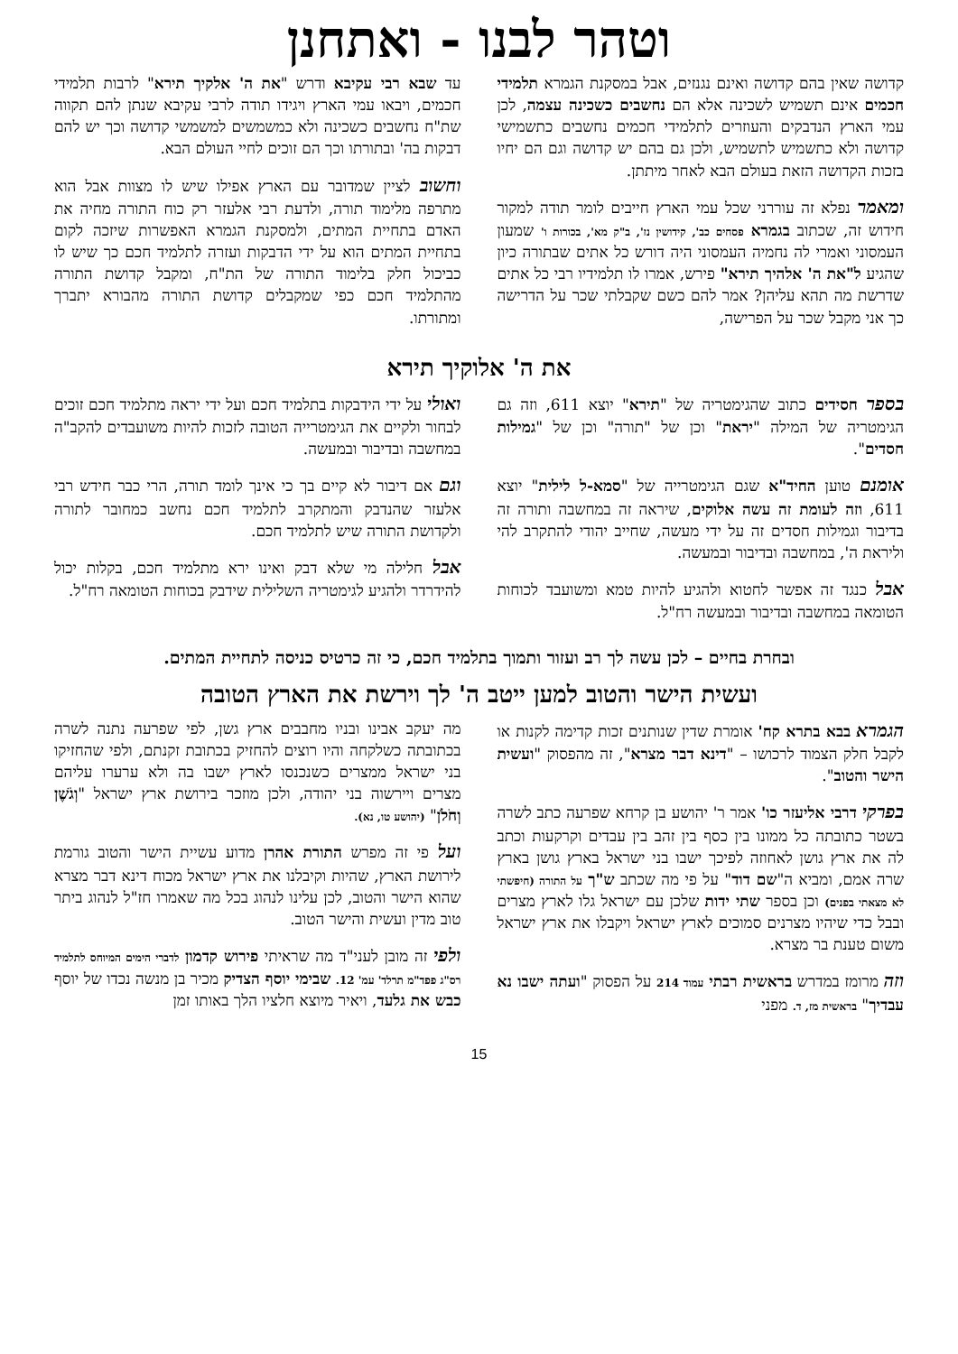וטהר לבנו - ואתחנן
קדושה שאין בהם קדושה ואינם נגנזים, אבל במסקנת הגמרא תלמידי חכמים אינם תשמיש לשכינה אלא הם נחשבים כשכינה עצמה, לכן עמי הארץ הנדבקים והעוזרים לתלמידי חכמים נחשבים כתשמישי קדושה ולא כתשמיש לתשמיש, ולכן גם בהם יש קדושה וגם הם יחיו בזכות הקדושה הזאת בעולם הבא לאחר מיתתן.
ומאמר נפלא זה עוררני שכל עמי הארץ חייבים לומר תודה למקור חידוש זה, שכתוב בגמרא פסחים כב', קידושין נז', ב"ק מא', בכורות ו' שמעון העמסוני ואמרי לה נחמיה העמסוני היה דורש כל אתים שבתורה כיון שהגיע ל"את ה' אלהיך תירא" פירש, אמרו לו תלמידיו רבי כל אתים שדרשת מה תהא עליהן? אמר להם כשם שקבלתי שכר על הדרישה כך אני מקבל שכר על הפרישה,
עד שבא רבי עקיבא ודרש "את ה' אלקיך תירא" לרבות תלמידי חכמים, ויבאו עמי הארץ ויגידו תודה לרבי עקיבא שנתן להם תקווה שת"ח נחשבים כשכינה ולא כמשמשים למשמשי קדושה וכך יש להם דבקות בה' ובתורתו וכך הם זוכים לחיי העולם הבא.
וחשוב לציין שמדובר עם הארץ אפילו שיש לו מצוות אבל הוא מתרפה מלימוד תורה, ולדעת רבי אלעזר רק כוח התורה מחיה את האדם בתחיית המתים, ולמסקנת הגמרא האפשרות שיזכה לקום בתחיית המתים הוא על ידי הדבקות ועזרה לתלמיד חכם כך שיש לו כביכול חלק בלימוד התורה של הת"ח, ומקבל קדושת התורה מהתלמיד חכם כפי שמקבלים קדושת התורה מהבורא יתברך ומתורתו.
את ה' אלוקיך תירא
בספר חסידים כתוב שהגימטריה של "תירא" יוצא 611, וזה גם הגימטריה של המילה "יראת" וכן של "תורה" וכן של "גמילות חסדים".
אומנם טוען החיד"א שגם הגימטרייה של "סמא-ל לילית" יוצא 611, וזה לעומת זה עשה אלוקים, שיראה זה במחשבה ותורה זה בדיבור וגמילות חסדים זה על ידי מעשה, שחייב יהודי להתקרב להי וליראת ה', במחשבה ובדיבור ובמעשה.
אבל כנגד זה אפשר לחטוא ולהגיע להיות טמא ומשועבד לכוחות הטומאה במחשבה ובדיבור ובמעשה רח"ל.
ואולי על ידי הידבקות בתלמיד חכם ועל ידי יראה מתלמיד חכם זוכים לבחור ולקיים את הגימטרייה הטובה לזכות להיות משועבדים להקב"ה במחשבה ובדיבור ובמעשה.
וגם אם דיבור לא קיים בך כי אינך לומד תורה, הרי כבר חידש רבי אלעזר שהנדבק והמתקרב לתלמיד חכם נחשב כמחובר לתורה ולקדושת התורה שיש לתלמיד חכם.
אבל חלילה מי שלא דבק ואינו ירא מתלמיד חכם, בקלות יכול להידרדר ולהגיע לגימטריה השלילית שידבק בכוחות הטומאה רח"ל.
ובחרת בחיים – לכן עשה לך רב ועזור ותמוך בתלמיד חכם, כי זה כרטיס כניסה לתחיית המתים.
ועשית הישר והטוב למען ייטב ה' לך וירשת את הארץ הטובה
הגמרא בבא בתרא קח' אומרת שדין שנותנים זכות קדימה לקנות או לקבל חלק הצמוד לרכושו – "דינא דבר מצרא", זה מהפסוק "ועשית הישר והטוב".
בפרקי דרבי אליעזר כו' אמר ר' יהושע בן קרחא שפרעה כתב לשרה בשטר כתובתה כל ממונו בין כסף בין זהב בין עבדים וקרקעות וכתב לה את ארץ גושן לאחוזה לפיכך ישבו בני ישראל בארץ גושן בארץ שרה אמם, ומביא ה"שם דוד" על פי מה שכתב ש"ך על התורה (חיפשתי לא מצאתי בפנים) וכן בספר שתי ידות שלכן עם ישראל גלו לארץ מצרים ובבל כדי שיהיו מצרנים סמוכים לארץ ישראל ויקבלו את ארץ ישראל משום טענת בר מצרא.
וזה מרומז במדרש בראשית רבתי עמוד 214 על הפסוק "ועתה ישבו נא עבדיך" בראשית מז, ד. מפני
מה יעקב אבינו ובניו מחבבים ארץ גשן, לפי שפרעה נתנה לשרה בכתובתה כשלקחה והיו רוצים להחזיק בכתובת זקנתם, ולפי שהחזיקו בני ישראל ממצרים כשנכנסו לארץ ישבו בה ולא ערערו עליהם מצרים ויירשוה בני יהודה, ולכן מוזכר בירושת ארץ ישראל "וְגֹשֶׁן וְחֹלֹן" (יהושע טו, נא).
ועל פי זה מפרש התורת אהרן מדוע עשיית הישר והטוב גורמת לירושת הארץ, שהיות וקיבלנו את ארץ ישראל מכוח דינא דבר מצרא שהוא הישר והטוב, לכן עלינו לנהוג בכל מה שאמרו חז"ל לנהוג ביתר טוב מדין ועשית והישר הטוב.
ולפי זה מובן לעני"ד מה שראיתי פירוש קדמון לדברי הימים המיוחס לתלמיד רס"ג פפד"מ תרלד' עמ' 12. שבימי יוסף הצדיק מכיר בן מנשה נכדו של יוסף כבש את גלעד, ויאיר מיוצא חלציו הלך באותו זמן
15